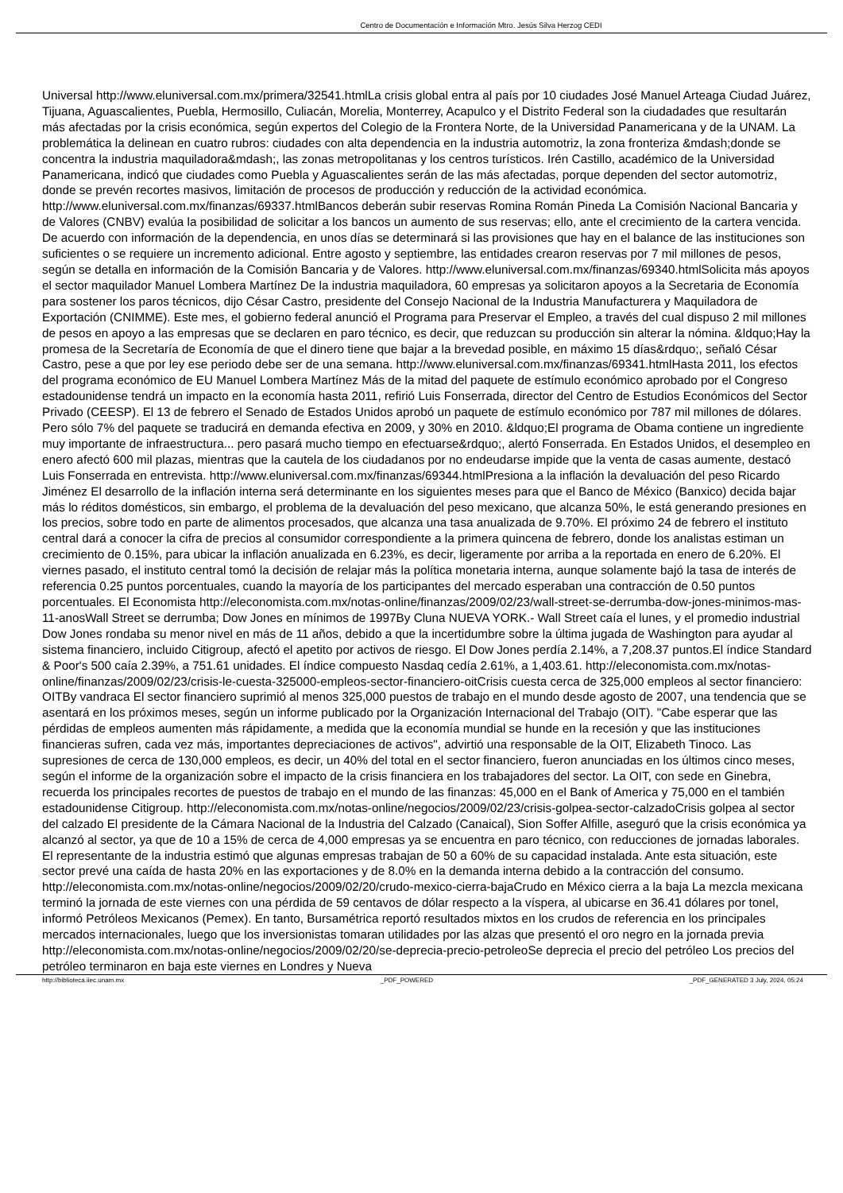Centro de Documentación e Información Mtro. Jesús Silva Herzog CEDI
Universal http://www.eluniversal.com.mx/primera/32541.htmlLa crisis global entra al país por 10 ciudades José Manuel Arteaga Ciudad Juárez, Tijuana, Aguascalientes, Puebla, Hermosillo, Culiacán, Morelia, Monterrey, Acapulco y el Distrito Federal son la ciudadades que resultarán más afectadas por la crisis económica, según expertos del Colegio de la Frontera Norte, de la Universidad Panamericana y de la UNAM. La problemática la delinean en cuatro rubros: ciudades con alta dependencia en la industria automotriz, la zona fronteriza &mdash;donde se concentra la industria maquiladora&mdash;, las zonas metropolitanas y los centros turísticos. Irén Castillo, académico de la Universidad Panamericana, indicó que ciudades como Puebla y Aguascalientes serán de las más afectadas, porque dependen del sector automotriz, donde se prevén recortes masivos, limitación de procesos de producción y reducción de la actividad económica. http://www.eluniversal.com.mx/finanzas/69337.htmlBancos deberán subir reservas Romina Román Pineda La Comisión Nacional Bancaria y de Valores (CNBV) evalúa la posibilidad de solicitar a los bancos un aumento de sus reservas; ello, ante el crecimiento de la cartera vencida. De acuerdo con información de la dependencia, en unos días se determinará si las provisiones que hay en el balance de las instituciones son suficientes o se requiere un incremento adicional. Entre agosto y septiembre, las entidades crearon reservas por 7 mil millones de pesos, según se detalla en información de la Comisión Bancaria y de Valores. http://www.eluniversal.com.mx/finanzas/69340.htmlSolicita más apoyos el sector maquilador Manuel Lombera Martínez De la industria maquiladora, 60 empresas ya solicitaron apoyos a la Secretaria de Economía para sostener los paros técnicos, dijo César Castro, presidente del Consejo Nacional de la Industria Manufacturera y Maquiladora de Exportación (CNIMME). Este mes, el gobierno federal anunció el Programa para Preservar el Empleo, a través del cual dispuso 2 mil millones de pesos en apoyo a las empresas que se declaren en paro técnico, es decir, que reduzcan su producción sin alterar la nómina. &ldquo;Hay la promesa de la Secretaría de Economía de que el dinero tiene que bajar a la brevedad posible, en máximo 15 días&rdquo;, señaló César Castro, pese a que por ley ese periodo debe ser de una semana. http://www.eluniversal.com.mx/finanzas/69341.htmlHasta 2011, los efectos del programa económico de EU Manuel Lombera Martínez Más de la mitad del paquete de estímulo económico aprobado por el Congreso estadounidense tendrá un impacto en la economía hasta 2011, refirió Luis Fonserrada, director del Centro de Estudios Económicos del Sector Privado (CEESP). El 13 de febrero el Senado de Estados Unidos aprobó un paquete de estímulo económico por 787 mil millones de dólares. Pero sólo 7% del paquete se traducirá en demanda efectiva en 2009, y 30% en 2010. &ldquo;El programa de Obama contiene un ingrediente muy importante de infraestructura... pero pasará mucho tiempo en efectuarse&rdquo;, alertó Fonserrada. En Estados Unidos, el desempleo en enero afectó 600 mil plazas, mientras que la cautela de los ciudadanos por no endeudarse impide que la venta de casas aumente, destacó Luis Fonserrada en entrevista. http://www.eluniversal.com.mx/finanzas/69344.htmlPresiona a la inflación la devaluación del peso Ricardo Jiménez El desarrollo de la inflación interna será determinante en los siguientes meses para que el Banco de México (Banxico) decida bajar más lo réditos domésticos, sin embargo, el problema de la devaluación del peso mexicano, que alcanza 50%, le está generando presiones en los precios, sobre todo en parte de alimentos procesados, que alcanza una tasa anualizada de 9.70%. El próximo 24 de febrero el instituto central dará a conocer la cifra de precios al consumidor correspondiente a la primera quincena de febrero, donde los analistas estiman un crecimiento de 0.15%, para ubicar la inflación anualizada en 6.23%, es decir, ligeramente por arriba a la reportada en enero de 6.20%. El viernes pasado, el instituto central tomó la decisión de relajar más la política monetaria interna, aunque solamente bajó la tasa de interés de referencia 0.25 puntos porcentuales, cuando la mayoría de los participantes del mercado esperaban una contracción de 0.50 puntos porcentuales. El Economista http://eleconomista.com.mx/notas-online/finanzas/2009/02/23/wall-street-se-derrumba-dow-jones-minimos-mas-11-anosWall Street se derrumba; Dow Jones en mínimos de 1997By Cluna NUEVA YORK.- Wall Street caía el lunes, y el promedio industrial Dow Jones rondaba su menor nivel en más de 11 años, debido a que la incertidumbre sobre la última jugada de Washington para ayudar al sistema financiero, incluido Citigroup, afectó el apetito por activos de riesgo. El Dow Jones perdía 2.14%, a 7,208.37 puntos.El índice Standard & Poor's 500 caía 2.39%, a 751.61 unidades. El índice compuesto Nasdaq cedía 2.61%, a 1,403.61. http://eleconomista.com.mx/notas-online/finanzas/2009/02/23/crisis-le-cuesta-325000-empleos-sector-financiero-oitCrisis cuesta cerca de 325,000 empleos al sector financiero: OITBy vandraca El sector financiero suprimió al menos 325,000 puestos de trabajo en el mundo desde agosto de 2007, una tendencia que se asentará en los próximos meses, según un informe publicado por la Organización Internacional del Trabajo (OIT). "Cabe esperar que las pérdidas de empleos aumenten más rápidamente, a medida que la economía mundial se hunde en la recesión y que las instituciones financieras sufren, cada vez más, importantes depreciaciones de activos", advirtió una responsable de la OIT, Elizabeth Tinoco. Las supresiones de cerca de 130,000 empleos, es decir, un 40% del total en el sector financiero, fueron anunciadas en los últimos cinco meses, según el informe de la organización sobre el impacto de la crisis financiera en los trabajadores del sector. La OIT, con sede en Ginebra, recuerda los principales recortes de puestos de trabajo en el mundo de las finanzas: 45,000 en el Bank of America y 75,000 en el también estadounidense Citigroup. http://eleconomista.com.mx/notas-online/negocios/2009/02/23/crisis-golpea-sector-calzadoCrisis golpea al sector del calzado El presidente de la Cámara Nacional de la Industria del Calzado (Canaical), Sion Soffer Alfille, aseguró que la crisis económica ya alcanzó al sector, ya que de 10 a 15% de cerca de 4,000 empresas ya se encuentra en paro técnico, con reducciones de jornadas laborales. El representante de la industria estimó que algunas empresas trabajan de 50 a 60% de su capacidad instalada. Ante esta situación, este sector prevé una caída de hasta 20% en las exportaciones y de 8.0% en la demanda interna debido a la contracción del consumo. http://eleconomista.com.mx/notas-online/negocios/2009/02/20/crudo-mexico-cierra-bajaCrudo en México cierra a la baja La mezcla mexicana terminó la jornada de este viernes con una pérdida de 59 centavos de dólar respecto a la víspera, al ubicarse en 36.41 dólares por tonel, informó Petróleos Mexicanos (Pemex). En tanto, Bursamétrica reportó resultados mixtos en los crudos de referencia en los principales mercados internacionales, luego que los inversionistas tomaran utilidades por las alzas que presentó el oro negro en la jornada previa http://eleconomista.com.mx/notas-online/negocios/2009/02/20/se-deprecia-precio-petroleoSe deprecia el precio del petróleo Los precios del petróleo terminaron en baja este viernes en Londres y Nueva
http://biblioteca.iiec.unam.mx _PDF_POWERED _PDF_GENERATED 3 July, 2024, 05:24